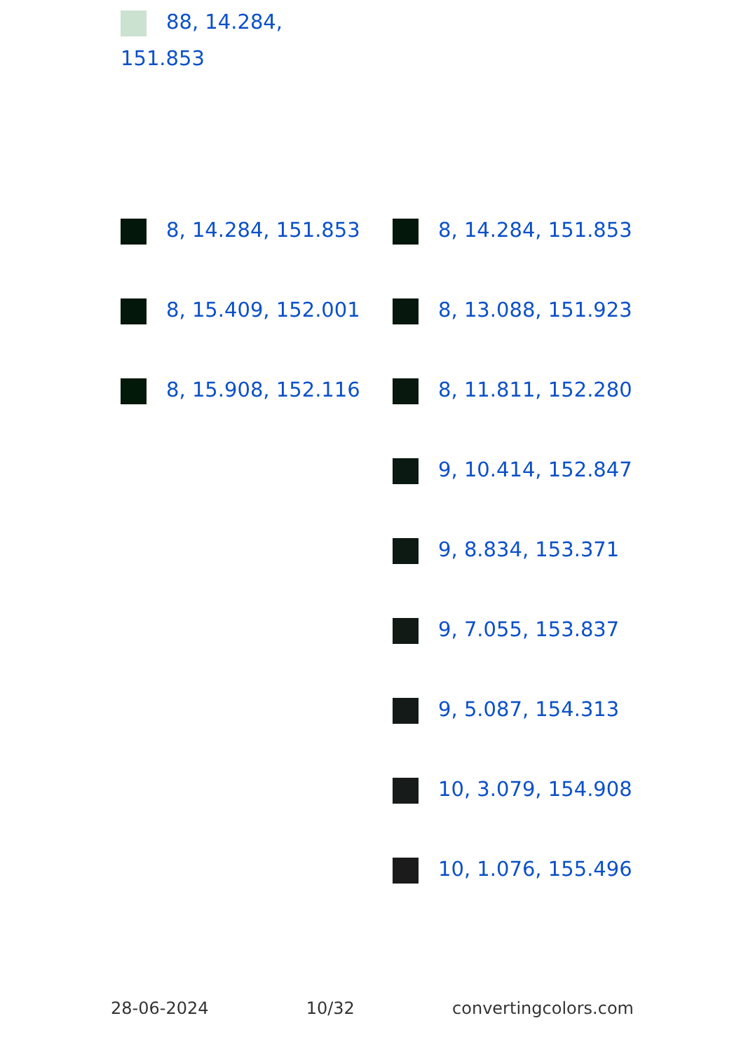88, 14.284, 151.853
8, 14.284, 151.853
8, 15.409, 152.001
8, 15.908, 152.116
8, 14.284, 151.853
8, 13.088, 151.923
8, 11.811, 152.280
9, 10.414, 152.847
9, 8.834, 153.371
9, 7.055, 153.837
9, 5.087, 154.313
10, 3.079, 154.908
10, 1.076, 155.496
28-06-2024 10/32 convertingcolors.com